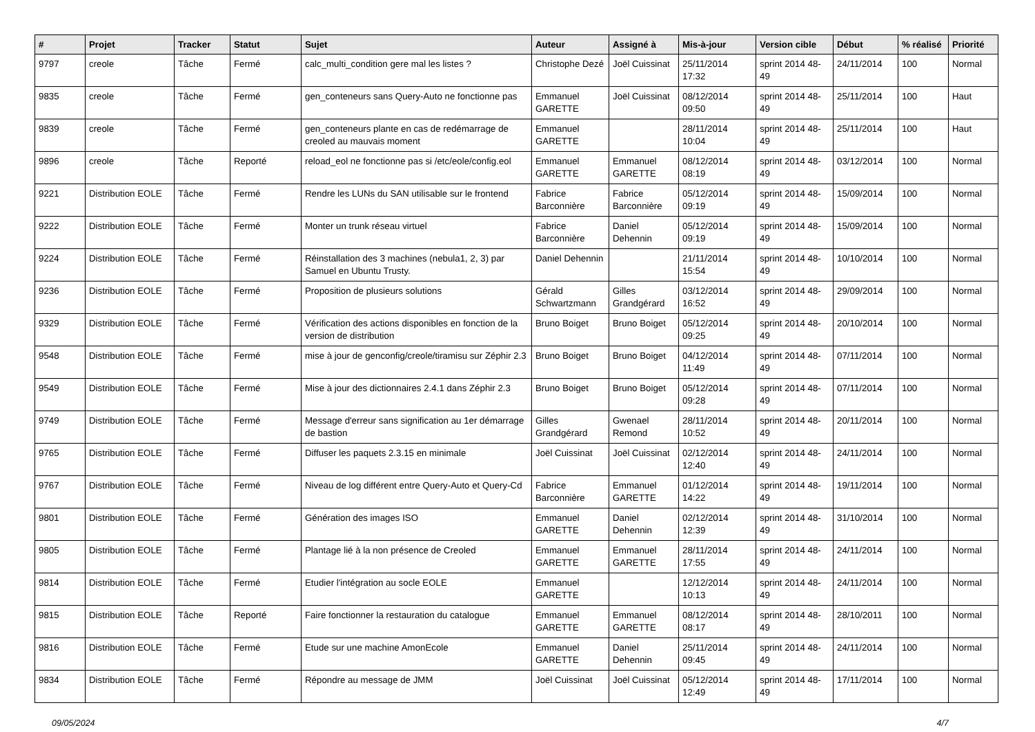| # | Projet | Tracker | Statut | Sujet | Auteur | Assigné à | Mis-à-jour | Version cible | Début | % réalisé | Priorité |
| --- | --- | --- | --- | --- | --- | --- | --- | --- | --- | --- | --- |
| 9797 | creole | Tâche | Fermé | calc_multi_condition gere mal les listes ? | Christophe Dezé | Joël Cuissinat | 25/11/2014 17:32 | sprint 2014 48-49 | 24/11/2014 | 100 | Normal |
| 9835 | creole | Tâche | Fermé | gen_conteneurs sans Query-Auto ne fonctionne pas | Emmanuel GARETTE | Joël Cuissinat | 08/12/2014 09:50 | sprint 2014 48-49 | 25/11/2014 | 100 | Haut |
| 9839 | creole | Tâche | Fermé | gen_conteneurs plante en cas de redémarrage de creoled au mauvais moment | Emmanuel GARETTE | | 28/11/2014 10:04 | sprint 2014 48-49 | 25/11/2014 | 100 | Haut |
| 9896 | creole | Tâche | Reporté | reload_eol ne fonctionne pas si /etc/eole/config.eol | Emmanuel GARETTE | Emmanuel GARETTE | 08/12/2014 08:19 | sprint 2014 48-49 | 03/12/2014 | 100 | Normal |
| 9221 | Distribution EOLE | Tâche | Fermé | Rendre les LUNs du SAN utilisable sur le frontend | Fabrice Barconnière | Fabrice Barconnière | 05/12/2014 09:19 | sprint 2014 48-49 | 15/09/2014 | 100 | Normal |
| 9222 | Distribution EOLE | Tâche | Fermé | Monter un trunk réseau virtuel | Fabrice Barconnière | Daniel Dehennin | 05/12/2014 09:19 | sprint 2014 48-49 | 15/09/2014 | 100 | Normal |
| 9224 | Distribution EOLE | Tâche | Fermé | Réinstallation des 3 machines (nebula1, 2, 3) par Samuel en Ubuntu Trusty. | Daniel Dehennin | | 21/11/2014 15:54 | sprint 2014 48-49 | 10/10/2014 | 100 | Normal |
| 9236 | Distribution EOLE | Tâche | Fermé | Proposition de plusieurs solutions | Gérald Schwartzmann | Gilles Grandgérard | 03/12/2014 16:52 | sprint 2014 48-49 | 29/09/2014 | 100 | Normal |
| 9329 | Distribution EOLE | Tâche | Fermé | Vérification des actions disponibles en fonction de la version de distribution | Bruno Boiget | Bruno Boiget | 05/12/2014 09:25 | sprint 2014 48-49 | 20/10/2014 | 100 | Normal |
| 9548 | Distribution EOLE | Tâche | Fermé | mise à jour de genconfig/creole/tiramisu sur Zéphir 2.3 | Bruno Boiget | Bruno Boiget | 04/12/2014 11:49 | sprint 2014 48-49 | 07/11/2014 | 100 | Normal |
| 9549 | Distribution EOLE | Tâche | Fermé | Mise à jour des dictionnaires 2.4.1 dans Zéphir 2.3 | Bruno Boiget | Bruno Boiget | 05/12/2014 09:28 | sprint 2014 48-49 | 07/11/2014 | 100 | Normal |
| 9749 | Distribution EOLE | Tâche | Fermé | Message d'erreur sans signification au 1er démarrage de bastion | Gilles Grandgérard | Gwenael Remond | 28/11/2014 10:52 | sprint 2014 48-49 | 20/11/2014 | 100 | Normal |
| 9765 | Distribution EOLE | Tâche | Fermé | Diffuser les paquets 2.3.15 en minimale | Joël Cuissinat | Joël Cuissinat | 02/12/2014 12:40 | sprint 2014 48-49 | 24/11/2014 | 100 | Normal |
| 9767 | Distribution EOLE | Tâche | Fermé | Niveau de log différent entre Query-Auto et Query-Cd | Fabrice Barconnière | Emmanuel GARETTE | 01/12/2014 14:22 | sprint 2014 48-49 | 19/11/2014 | 100 | Normal |
| 9801 | Distribution EOLE | Tâche | Fermé | Génération des images ISO | Emmanuel GARETTE | Daniel Dehennin | 02/12/2014 12:39 | sprint 2014 48-49 | 31/10/2014 | 100 | Normal |
| 9805 | Distribution EOLE | Tâche | Fermé | Plantage lié à la non présence de Creoled | Emmanuel GARETTE | Emmanuel GARETTE | 28/11/2014 17:55 | sprint 2014 48-49 | 24/11/2014 | 100 | Normal |
| 9814 | Distribution EOLE | Tâche | Fermé | Etudier l'intégration au socle EOLE | Emmanuel GARETTE | | 12/12/2014 10:13 | sprint 2014 48-49 | 24/11/2014 | 100 | Normal |
| 9815 | Distribution EOLE | Tâche | Reporté | Faire fonctionner la restauration du catalogue | Emmanuel GARETTE | Emmanuel GARETTE | 08/12/2014 08:17 | sprint 2014 48-49 | 28/10/2011 | 100 | Normal |
| 9816 | Distribution EOLE | Tâche | Fermé | Etude sur une machine AmonEcole | Emmanuel GARETTE | Daniel Dehennin | 25/11/2014 09:45 | sprint 2014 48-49 | 24/11/2014 | 100 | Normal |
| 9834 | Distribution EOLE | Tâche | Fermé | Répondre au message de JMM | Joël Cuissinat | Joël Cuissinat | 05/12/2014 12:49 | sprint 2014 48-49 | 17/11/2014 | 100 | Normal |
09/05/2024 4/7